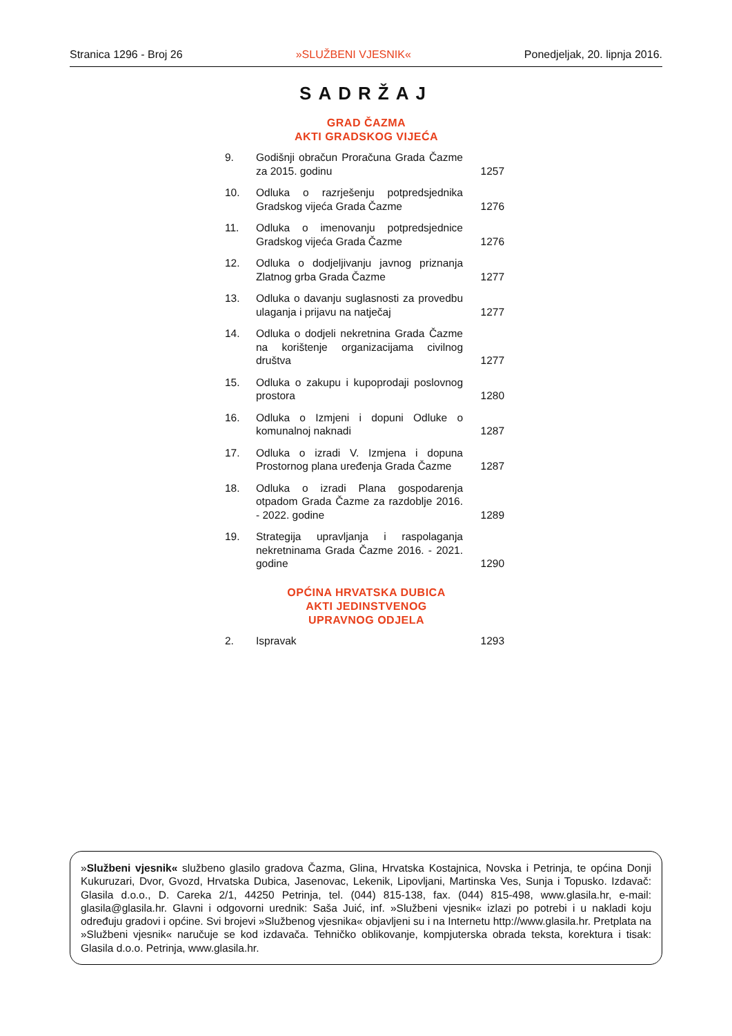Stranica 1296 - Broj 26 »SLUŽBENI VJESNIK« Ponedjeljak, 20. lipnja 2016.
SADRŽAJ
GRAD ČAZMA
AKTI GRADSKOG VIJEĆA
| 9. | Godišnji obračun Proračuna Grada Čazme za 2015. godinu | 1257 |
| 10. | Odluka o razrješenju potpredsjednika Gradskog vijeća Grada Čazme | 1276 |
| 11. | Odluka o imenovanju potpredsjednice Gradskog vijeća Grada Čazme | 1276 |
| 12. | Odluka o dodjeljivanju javnog priznanja Zlatnog grba Grada Čazme | 1277 |
| 13. | Odluka o davanju suglasnosti za provedbu ulaganja i prijavu na natječaj | 1277 |
| 14. | Odluka o dodjeli nekretnina Grada Čazme na korištenje organizacijama civilnog društva | 1277 |
| 15. | Odluka o zakupu i kupoprodaji poslovnog prostora | 1280 |
| 16. | Odluka o Izmjeni i dopuni Odluke o komunalnoj naknadi | 1287 |
| 17. | Odluka o izradi V. Izmjena i dopuna Prostornog plana uređenja Grada Čazme | 1287 |
| 18. | Odluka o izradi Plana gospodarenja otpadom Grada Čazme za razdoblje 2016. - 2022. godine | 1289 |
| 19. | Strategija upravljanja i raspolaganja nekretninama Grada Čazme 2016. - 2021. godine | 1290 |
OPĆINA HRVATSKA DUBICA
AKTI JEDINSTVENOG
UPRAVNOG ODJELA
| 2. | Ispravak | 1293 |
»Službeni vjesnik« službeno glasilo gradova Čazma, Glina, Hrvatska Kostajnica, Novska i Petrinja, te općina Donji Kukuruzari, Dvor, Gvozd, Hrvatska Dubica, Jasenovac, Lekenik, Lipovljani, Martinska Ves, Sunja i Topusko. Izdavač: Glasila d.o.o., D. Careka 2/1, 44250 Petrinja, tel. (044) 815-138, fax. (044) 815-498, www.glasila.hr, e-mail: glasila@glasila.hr. Glavni i odgovorni urednik: Saša Juić, inf. »Službeni vjesnik« izlazi po potrebi i u nakladi koju određuju gradovi i općine. Svi brojevi »Službenog vjesnika« objavljeni su i na Internetu http://www.glasila.hr. Pretplata na »Službeni vjesnik« naručuje se kod izdavača. Tehničko oblikovanje, kompjuterska obrada teksta, korektura i tisak: Glasila d.o.o. Petrinja, www.glasila.hr.